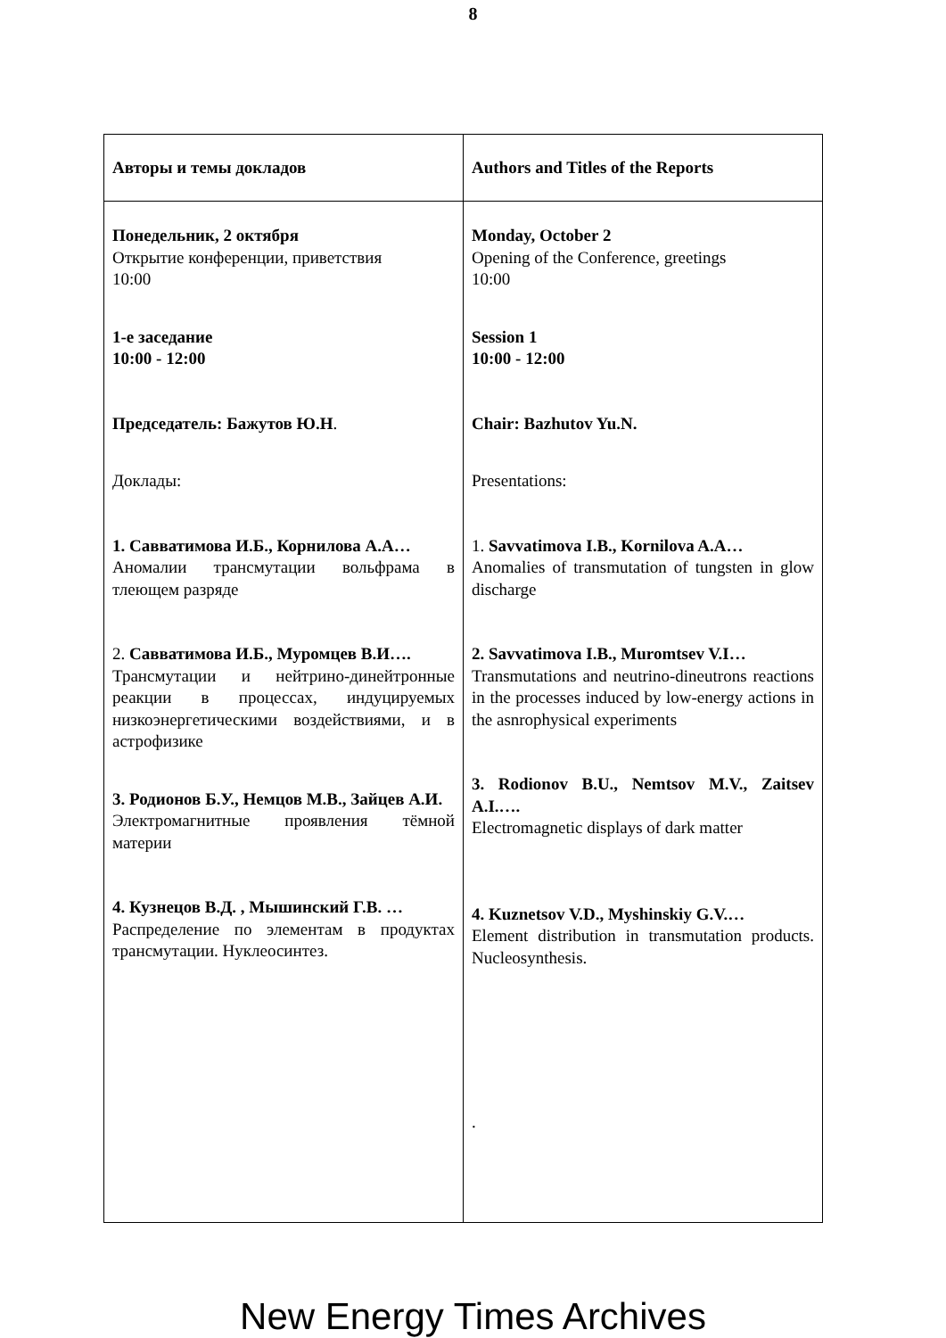8
| Авторы и темы докладов | Authors and Titles of the Reports |
| Понедельник, 2 октября Открытие конференции, приветствия 10:00 1-е заседание 10:00 - 12:00 Председатель: Бажутов Ю.Н . Доклады: 1. Савватимова И.Б., Корнилова А.А… Аномалии трансмутации вольфрама в тлеющем разряде 2. Савватимова И.Б., Муромцев В.И…. Трансмутации и нейтрино-динейтронные реакции в процессах, индуцируемых низкоэнергетическими воздействиями, и в астрофизике 3. Родионов Б.У., Немцов М.В., Зайцев А.И. Электромагнитные проявления тёмной материи 4. Кузнецов В.Д. , Мышинский Г.В. … Распределение по элементам в продуктах трансмутации. Нуклеосинтез. | Monday, October 2 Opening of the Conference, greetings 10:00 Session 1 10:00 - 12:00 Chair: Bazhutov Yu.N. Presentations: 1. Savvatimova I.B., Kornilova A.A… Anomalies of transmutation of tungsten in glow discharge 2. Savvatimova I.B., Muromtsev V.I… Transmutations and neutrino-dineutrons reactions in the processes induced by low-energy actions in the asnrophysical experiments 3. Rodionov B.U., Nemtsov M.V., Zaitsev A.I.…. Electromagnetic displays of dark matter 4. Kuznetsov V.D., Myshinskiy G.V.… Element distribution in transmutation products. Nucleosynthesis. . |
New Energy Times Archives